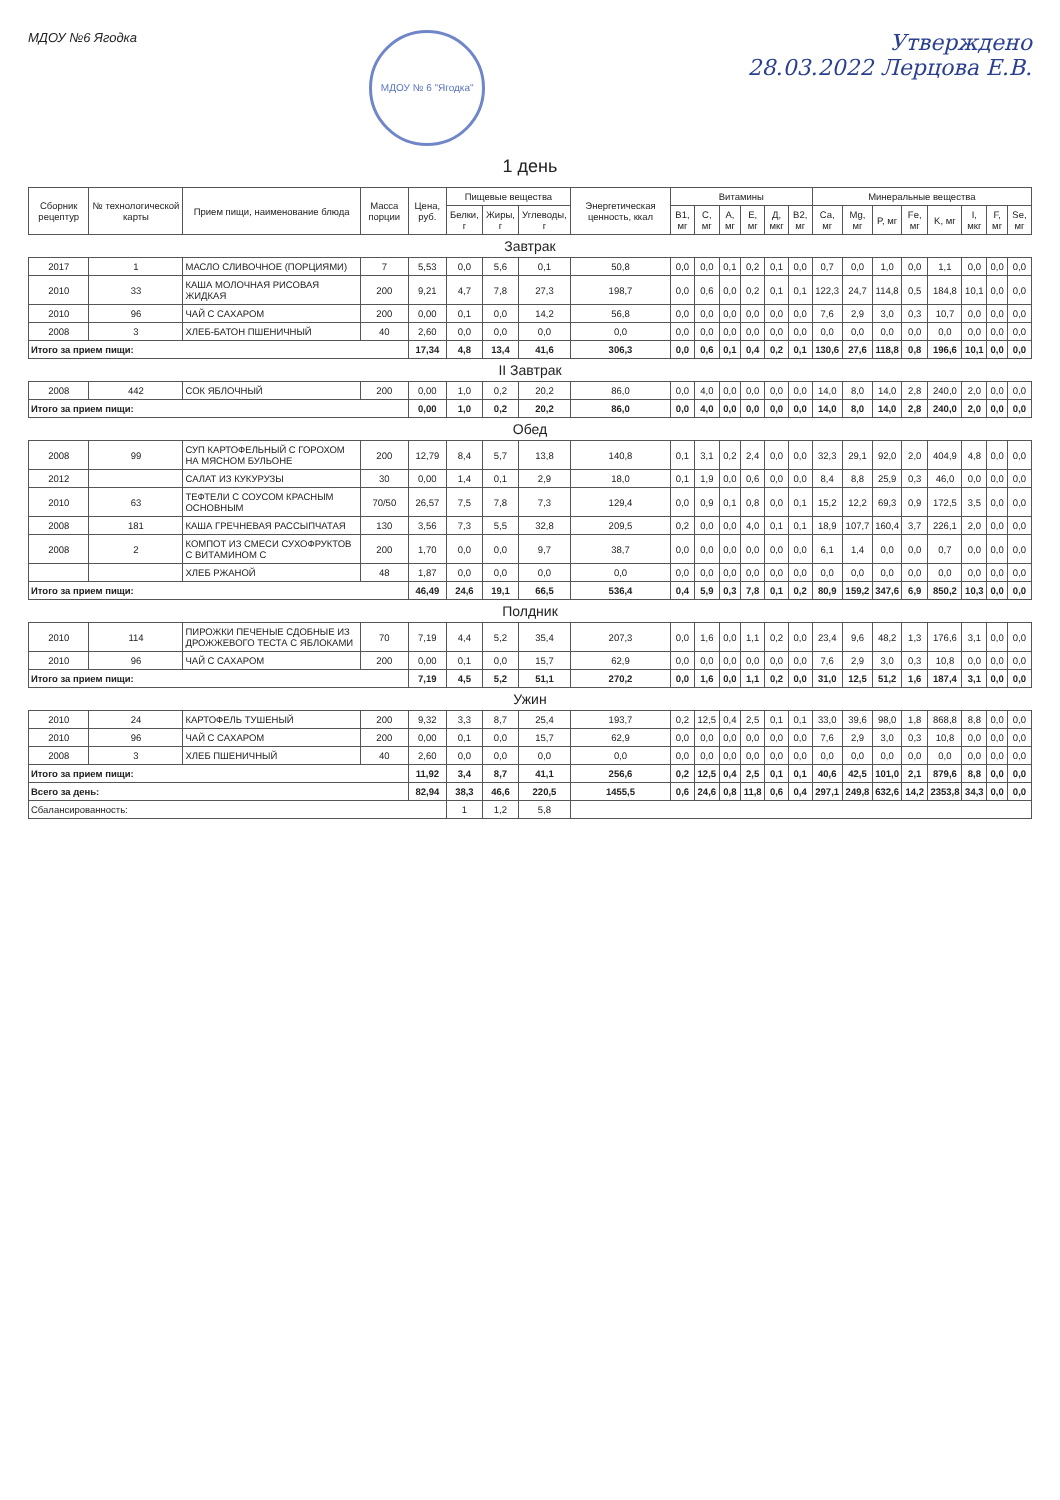МДОУ №6 Ягодка
МДОУ № 6 "Ягодка"
Утверждено
28.03.2022 Лерцова Е.В.
1 день
| Сборник рецептур | № технологической карты | Прием пищи, наименование блюда | Масса порции | Цена, руб. | Пищевые вещества | | | Энергетическая ценность, ккал | Витамины | | | | | | Минеральные вещества | | | | | | | |
| --- | --- | --- | --- | --- | --- | --- | --- | --- | --- | --- | --- | --- | --- | --- | --- | --- | --- | --- | --- | --- | --- | --- |
| | | | | | Белки, г | Жиры, г | Углеводы, г | | B1, мг | C, мг | A, мг | E, мг | Д, мкг | B2, мг | Ca, мг | Mg, мг | P, мг | Fe, мг | K, мг | I, мкг | F, мг | Se, мг |
| Завтрак | | | | | | | | | | | | | | | | | | | | | | |
| 2017 | 1 | МАСЛО СЛИВОЧНОЕ (ПОРЦИЯМИ) | 7 | 5,53 | 0,0 | 5,6 | 0,1 | 50,8 | 0,0 | 0,0 | 0,1 | 0,2 | 0,1 | 0,0 | 0,7 | 0,0 | 1,0 | 0,0 | 1,1 | 0,0 | 0,0 | 0,0 |
| 2010 | 33 | КАША МОЛОЧНАЯ РИСОВАЯ ЖИДКАЯ | 200 | 9,21 | 4,7 | 7,8 | 27,3 | 198,7 | 0,0 | 0,6 | 0,0 | 0,2 | 0,1 | 0,1 | 122,3 | 24,7 | 114,8 | 0,5 | 184,8 | 10,1 | 0,0 | 0,0 |
| 2010 | 96 | ЧАЙ С САХАРОМ | 200 | 0,00 | 0,1 | 0,0 | 14,2 | 56,8 | 0,0 | 0,0 | 0,0 | 0,0 | 0,0 | 0,0 | 7,6 | 2,9 | 3,0 | 0,3 | 10,7 | 0,0 | 0,0 | 0,0 |
| 2008 | 3 | ХЛЕБ-БАТОН ПШЕНИЧНЫЙ | 40 | 2,60 | 0,0 | 0,0 | 0,0 | 0,0 | 0,0 | 0,0 | 0,0 | 0,0 | 0,0 | 0,0 | 0,0 | 0,0 | 0,0 | 0,0 | 0,0 | 0,0 | 0,0 | 0,0 |
| Итого за прием пищи: | | | | 17,34 | 4,8 | 13,4 | 41,6 | 306,3 | 0,0 | 0,6 | 0,1 | 0,4 | 0,2 | 0,1 | 130,6 | 27,6 | 118,8 | 0,8 | 196,6 | 10,1 | 0,0 | 0,0 |
| II Завтрак | | | | | | | | | | | | | | | | | | | | | | |
| 2008 | 442 | СОК ЯБЛОЧНЫЙ | 200 | 0,00 | 1,0 | 0,2 | 20,2 | 86,0 | 0,0 | 4,0 | 0,0 | 0,0 | 0,0 | 0,0 | 14,0 | 8,0 | 14,0 | 2,8 | 240,0 | 2,0 | 0,0 | 0,0 |
| Итого за прием пищи: | | | | 0,00 | 1,0 | 0,2 | 20,2 | 86,0 | 0,0 | 4,0 | 0,0 | 0,0 | 0,0 | 0,0 | 14,0 | 8,0 | 14,0 | 2,8 | 240,0 | 2,0 | 0,0 | 0,0 |
| Обед | | | | | | | | | | | | | | | | | | | | | | |
| 2008 | 99 | СУП КАРТОФЕЛЬНЫЙ С ГОРОХОМ НА МЯСНОМ БУЛЬОНЕ | 200 | 12,79 | 8,4 | 5,7 | 13,8 | 140,8 | 0,1 | 3,1 | 0,2 | 2,4 | 0,0 | 0,0 | 32,3 | 29,1 | 92,0 | 2,0 | 404,9 | 4,8 | 0,0 | 0,0 |
| 2012 | | САЛАТ ИЗ КУКУРУЗЫ | 30 | 0,00 | 1,4 | 0,1 | 2,9 | 18,0 | 0,1 | 1,9 | 0,0 | 0,6 | 0,0 | 0,0 | 8,4 | 8,8 | 25,9 | 0,3 | 46,0 | 0,0 | 0,0 | 0,0 |
| 2010 | 63 | ТЕФТЕЛИ С СОУСОМ КРАСНЫМ ОСНОВНЫМ | 70/50 | 26,57 | 7,5 | 7,8 | 7,3 | 129,4 | 0,0 | 0,9 | 0,1 | 0,8 | 0,0 | 0,1 | 15,2 | 12,2 | 69,3 | 0,9 | 172,5 | 3,5 | 0,0 | 0,0 |
| 2008 | 181 | КАША ГРЕЧНЕВАЯ РАССЫПЧАТАЯ | 130 | 3,56 | 7,3 | 5,5 | 32,8 | 209,5 | 0,2 | 0,0 | 0,0 | 4,0 | 0,1 | 0,1 | 18,9 | 107,7 | 160,4 | 3,7 | 226,1 | 2,0 | 0,0 | 0,0 |
| 2008 | 2 | КОМПОТ ИЗ СМЕСИ СУХОФРУКТОВ С ВИТАМИНОМ С | 200 | 1,70 | 0,0 | 0,0 | 9,7 | 38,7 | 0,0 | 0,0 | 0,0 | 0,0 | 0,0 | 0,0 | 6,1 | 1,4 | 0,0 | 0,0 | 0,7 | 0,0 | 0,0 | 0,0 |
| | | ХЛЕБ РЖАНОЙ | 48 | 1,87 | 0,0 | 0,0 | 0,0 | 0,0 | 0,0 | 0,0 | 0,0 | 0,0 | 0,0 | 0,0 | 0,0 | 0,0 | 0,0 | 0,0 | 0,0 | 0,0 | 0,0 | 0,0 |
| Итого за прием пищи: | | | | 46,49 | 24,6 | 19,1 | 66,5 | 536,4 | 0,4 | 5,9 | 0,3 | 7,8 | 0,1 | 0,2 | 80,9 | 159,2 | 347,6 | 6,9 | 850,2 | 10,3 | 0,0 | 0,0 |
| Полдник | | | | | | | | | | | | | | | | | | | | | | |
| 2010 | 114 | ПИРОЖКИ ПЕЧЕНЫЕ СДОБНЫЕ ИЗ ДРОЖЖЕВОГО ТЕСТА С ЯБЛОКАМИ | 70 | 7,19 | 4,4 | 5,2 | 35,4 | 207,3 | 0,0 | 1,6 | 0,0 | 1,1 | 0,2 | 0,0 | 23,4 | 9,6 | 48,2 | 1,3 | 176,6 | 3,1 | 0,0 | 0,0 |
| 2010 | 96 | ЧАЙ С САХАРОМ | 200 | 0,00 | 0,1 | 0,0 | 15,7 | 62,9 | 0,0 | 0,0 | 0,0 | 0,0 | 0,0 | 0,0 | 7,6 | 2,9 | 3,0 | 0,3 | 10,8 | 0,0 | 0,0 | 0,0 |
| Итого за прием пищи: | | | | 7,19 | 4,5 | 5,2 | 51,1 | 270,2 | 0,0 | 1,6 | 0,0 | 1,1 | 0,2 | 0,0 | 31,0 | 12,5 | 51,2 | 1,6 | 187,4 | 3,1 | 0,0 | 0,0 |
| Ужин | | | | | | | | | | | | | | | | | | | | | | |
| 2010 | 24 | КАРТОФЕЛЬ ТУШЕНЫЙ | 200 | 9,32 | 3,3 | 8,7 | 25,4 | 193,7 | 0,2 | 12,5 | 0,4 | 2,5 | 0,1 | 0,1 | 33,0 | 39,6 | 98,0 | 1,8 | 868,8 | 8,8 | 0,0 | 0,0 |
| 2010 | 96 | ЧАЙ С САХАРОМ | 200 | 0,00 | 0,1 | 0,0 | 15,7 | 62,9 | 0,0 | 0,0 | 0,0 | 0,0 | 0,0 | 0,0 | 7,6 | 2,9 | 3,0 | 0,3 | 10,8 | 0,0 | 0,0 | 0,0 |
| 2008 | 3 | ХЛЕБ ПШЕНИЧНЫЙ | 40 | 2,60 | 0,0 | 0,0 | 0,0 | 0,0 | 0,0 | 0,0 | 0,0 | 0,0 | 0,0 | 0,0 | 0,0 | 0,0 | 0,0 | 0,0 | 0,0 | 0,0 | 0,0 | 0,0 |
| Итого за прием пищи: | | | | 11,92 | 3,4 | 8,7 | 41,1 | 256,6 | 0,2 | 12,5 | 0,4 | 2,5 | 0,1 | 0,1 | 40,6 | 42,5 | 101,0 | 2,1 | 879,6 | 8,8 | 0,0 | 0,0 |
| Всего за день: | | | | 82,94 | 38,3 | 46,6 | 220,5 | 1455,5 | 0,6 | 24,6 | 0,8 | 11,8 | 0,6 | 0,4 | 297,1 | 249,8 | 632,6 | 14,2 | 2353,8 | 34,3 | 0,0 | 0,0 |
| Сбалансированность: | | | | | 1 | 1,2 | 5,8 | | | | | | | | | | | | | | | |